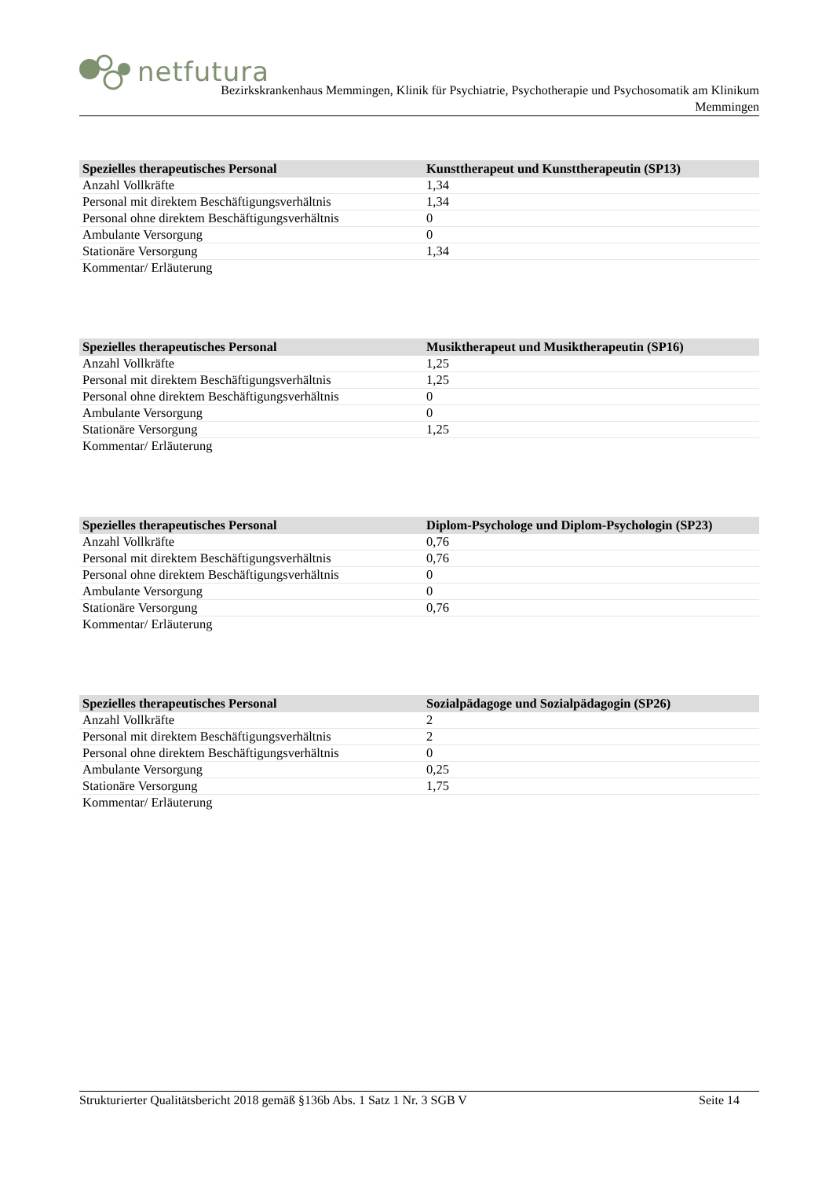netfutura
Bezirkskrankenhaus Memmingen, Klinik für Psychiatrie, Psychotherapie und Psychosomatik am Klinikum
Memmingen
| Spezielles therapeutisches Personal | Kunsttherapeut und Kunsttherapeutin (SP13) |
| --- | --- |
| Anzahl Vollkräfte | 1,34 |
| Personal mit direktem Beschäftigungsverhältnis | 1,34 |
| Personal ohne direktem Beschäftigungsverhältnis | 0 |
| Ambulante Versorgung | 0 |
| Stationäre Versorgung | 1,34 |
| Kommentar/ Erläuterung | |
| Spezielles therapeutisches Personal | Musiktherapeut und Musiktherapeutin (SP16) |
| --- | --- |
| Anzahl Vollkräfte | 1,25 |
| Personal mit direktem Beschäftigungsverhältnis | 1,25 |
| Personal ohne direktem Beschäftigungsverhältnis | 0 |
| Ambulante Versorgung | 0 |
| Stationäre Versorgung | 1,25 |
| Kommentar/ Erläuterung | |
| Spezielles therapeutisches Personal | Diplom-Psychologe und Diplom-Psychologin (SP23) |
| --- | --- |
| Anzahl Vollkräfte | 0,76 |
| Personal mit direktem Beschäftigungsverhältnis | 0,76 |
| Personal ohne direktem Beschäftigungsverhältnis | 0 |
| Ambulante Versorgung | 0 |
| Stationäre Versorgung | 0,76 |
| Kommentar/ Erläuterung | |
| Spezielles therapeutisches Personal | Sozialpädagoge und Sozialpädagogin (SP26) |
| --- | --- |
| Anzahl Vollkräfte | 2 |
| Personal mit direktem Beschäftigungsverhältnis | 2 |
| Personal ohne direktem Beschäftigungsverhältnis | 0 |
| Ambulante Versorgung | 0,25 |
| Stationäre Versorgung | 1,75 |
| Kommentar/ Erläuterung | |
Strukturierter Qualitätsbericht 2018 gemäß §136b Abs. 1 Satz 1 Nr. 3 SGB V Seite 14